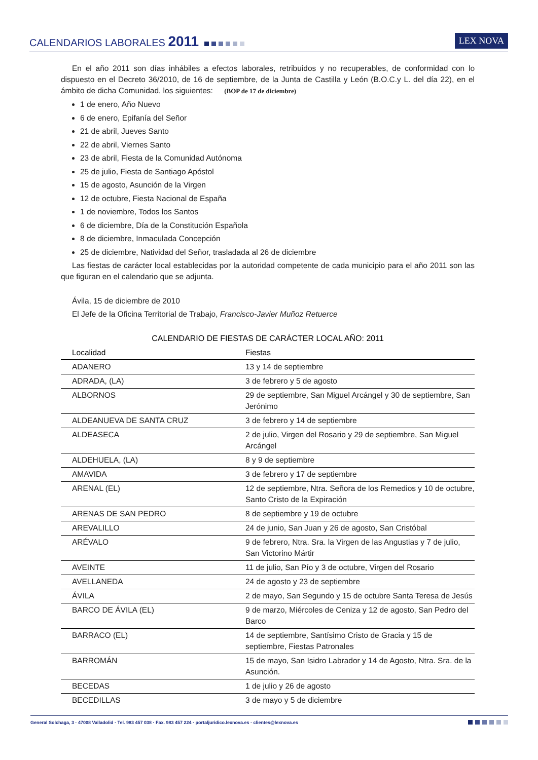CALENDARIOS LABORALES 2011
LEX NOVA
En el año 2011 son días inhábiles a efectos laborales, retribuidos y no recuperables, de conformidad con lo dispuesto en el Decreto 36/2010, de 16 de septiembre, de la Junta de Castilla y León (B.O.C.y L. del día 22), en el ámbito de dicha Comunidad, los siguientes: (BOP de 17 de diciembre)
1 de enero, Año Nuevo
6 de enero, Epifanía del Señor
21 de abril, Jueves Santo
22 de abril, Viernes Santo
23 de abril, Fiesta de la Comunidad Autónoma
25 de julio, Fiesta de Santiago Apóstol
15 de agosto, Asunción de la Virgen
12 de octubre, Fiesta Nacional de España
1 de noviembre, Todos los Santos
6 de diciembre, Día de la Constitución Española
8 de diciembre, Inmaculada Concepción
25 de diciembre, Natividad del Señor, trasladada al 26 de diciembre
Las fiestas de carácter local establecidas por la autoridad competente de cada municipio para el año 2011 son las que figuran en el calendario que se adjunta.
Ávila, 15 de diciembre de 2010
El Jefe de la Oficina Territorial de Trabajo, Francisco-Javier Muñoz Retuerce
CALENDARIO DE FIESTAS DE CARÁCTER LOCAL AÑO: 2011
| Localidad | Fiestas |
| --- | --- |
| ADANERO | 13 y 14 de septiembre |
| ADRADA, (LA) | 3 de febrero y 5 de agosto |
| ALBORNOS | 29 de septiembre, San Miguel Arcángel y 30 de septiembre, San Jerónimo |
| ALDEANUEVA DE SANTA CRUZ | 3 de febrero y 14 de septiembre |
| ALDEASECA | 2 de julio, Virgen del Rosario y 29 de septiembre, San Miguel Arcángel |
| ALDEHUELA, (LA) | 8 y 9 de septiembre |
| AMAVIDA | 3 de febrero y 17 de septiembre |
| ARENAL (EL) | 12 de septiembre, Ntra. Señora de los Remedios y 10 de octubre, Santo Cristo de la Expiración |
| ARENAS DE SAN PEDRO | 8 de septiembre y 19 de octubre |
| AREVALILLO | 24 de junio, San Juan y 26 de agosto, San Cristóbal |
| ARÉVALO | 9 de febrero, Ntra. Sra. la Virgen de las Angustias y 7 de julio, San Victorino Mártir |
| AVEINTE | 11 de julio, San Pío y 3 de octubre, Virgen del Rosario |
| AVELLANEDA | 24 de agosto y 23 de septiembre |
| ÁVILA | 2 de mayo, San Segundo y 15 de octubre Santa Teresa de Jesús |
| BARCO DE ÁVILA (EL) | 9 de marzo, Miércoles de Ceniza y 12 de agosto, San Pedro del Barco |
| BARRACO (EL) | 14 de septiembre, Santísimo Cristo de Gracia y 15 de septiembre, Fiestas Patronales |
| BARROMÁN | 15 de mayo, San Isidro Labrador y 14 de Agosto, Ntra. Sra. de la Asunción. |
| BECEDAS | 1 de julio y 26 de agosto |
| BECEDILLAS | 3 de mayo y 5 de diciembre |
General Solchaga, 3 · 47008 Valladolid · Tel. 983 457 038 · Fax. 983 457 224 · portaljuridico.lexnova.es · clientes@lexnova.es